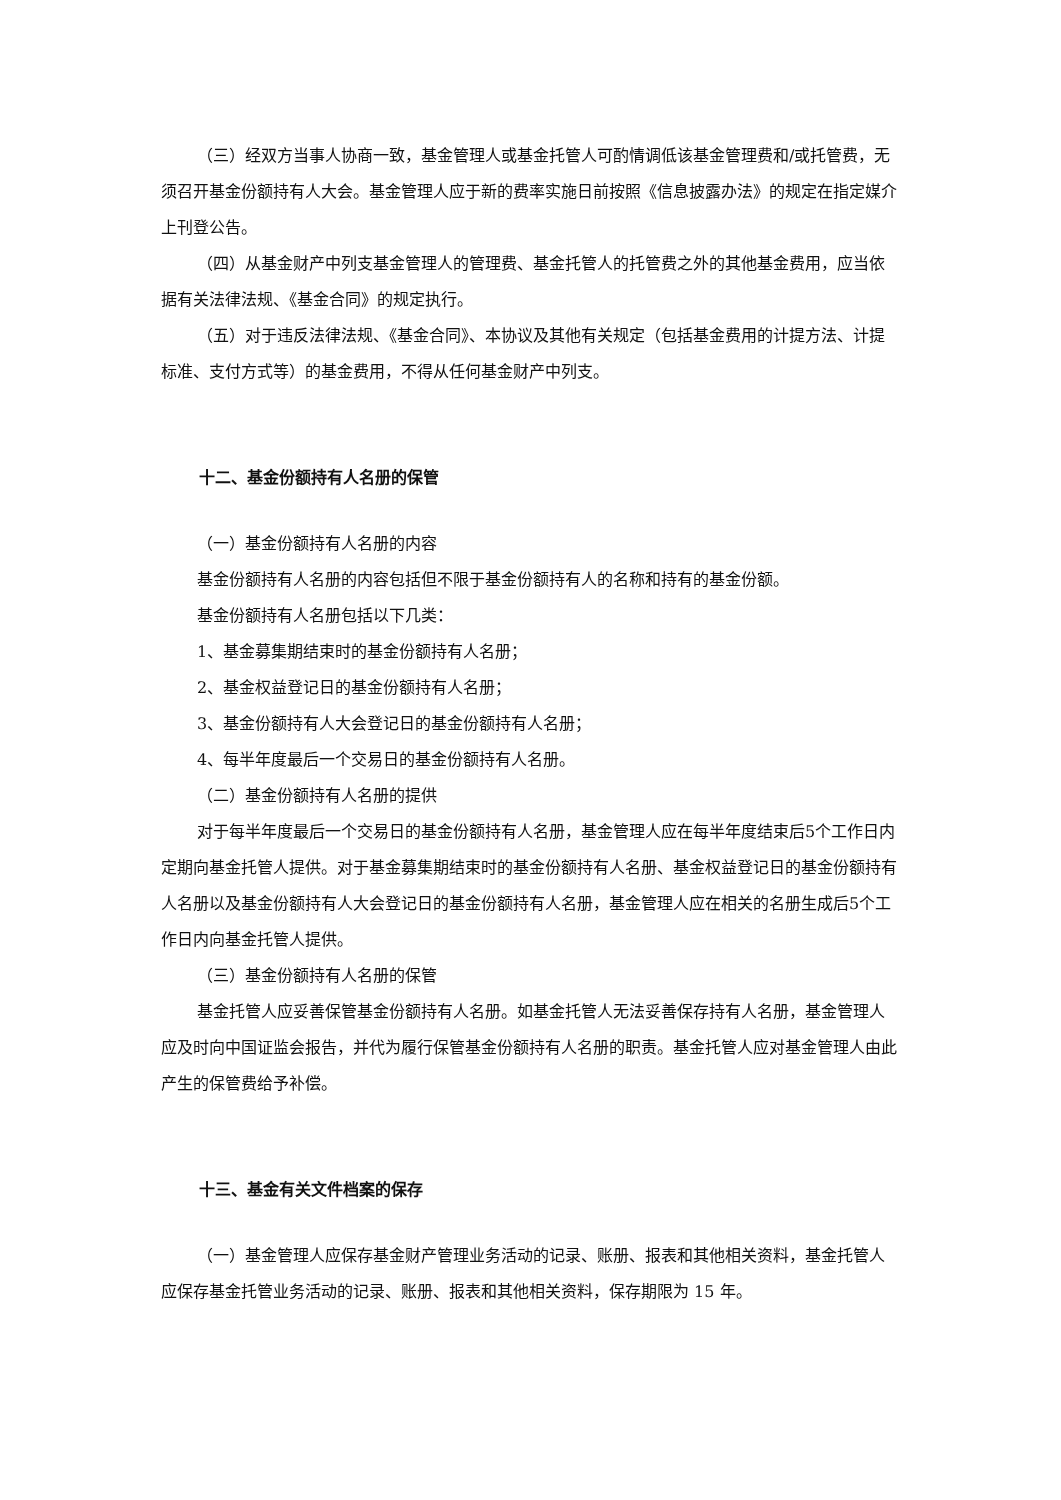（三）经双方当事人协商一致，基金管理人或基金托管人可酌情调低该基金管理费和/或托管费，无须召开基金份额持有人大会。基金管理人应于新的费率实施日前按照《信息披露办法》的规定在指定媒介上刊登公告。
（四）从基金财产中列支基金管理人的管理费、基金托管人的托管费之外的其他基金费用，应当依据有关法律法规、《基金合同》的规定执行。
（五）对于违反法律法规、《基金合同》、本协议及其他有关规定（包括基金费用的计提方法、计提标准、支付方式等）的基金费用，不得从任何基金财产中列支。
十二、基金份额持有人名册的保管
（一）基金份额持有人名册的内容
基金份额持有人名册的内容包括但不限于基金份额持有人的名称和持有的基金份额。
基金份额持有人名册包括以下几类：
1、基金募集期结束时的基金份额持有人名册；
2、基金权益登记日的基金份额持有人名册；
3、基金份额持有人大会登记日的基金份额持有人名册；
4、每半年度最后一个交易日的基金份额持有人名册。
（二）基金份额持有人名册的提供
对于每半年度最后一个交易日的基金份额持有人名册，基金管理人应在每半年度结束后5个工作日内定期向基金托管人提供。对于基金募集期结束时的基金份额持有人名册、基金权益登记日的基金份额持有人名册以及基金份额持有人大会登记日的基金份额持有人名册，基金管理人应在相关的名册生成后5个工作日内向基金托管人提供。
（三）基金份额持有人名册的保管
基金托管人应妥善保管基金份额持有人名册。如基金托管人无法妥善保存持有人名册，基金管理人应及时向中国证监会报告，并代为履行保管基金份额持有人名册的职责。基金托管人应对基金管理人由此产生的保管费给予补偿。
十三、基金有关文件档案的保存
（一）基金管理人应保存基金财产管理业务活动的记录、账册、报表和其他相关资料，基金托管人应保存基金托管业务活动的记录、账册、报表和其他相关资料，保存期限为 15 年。